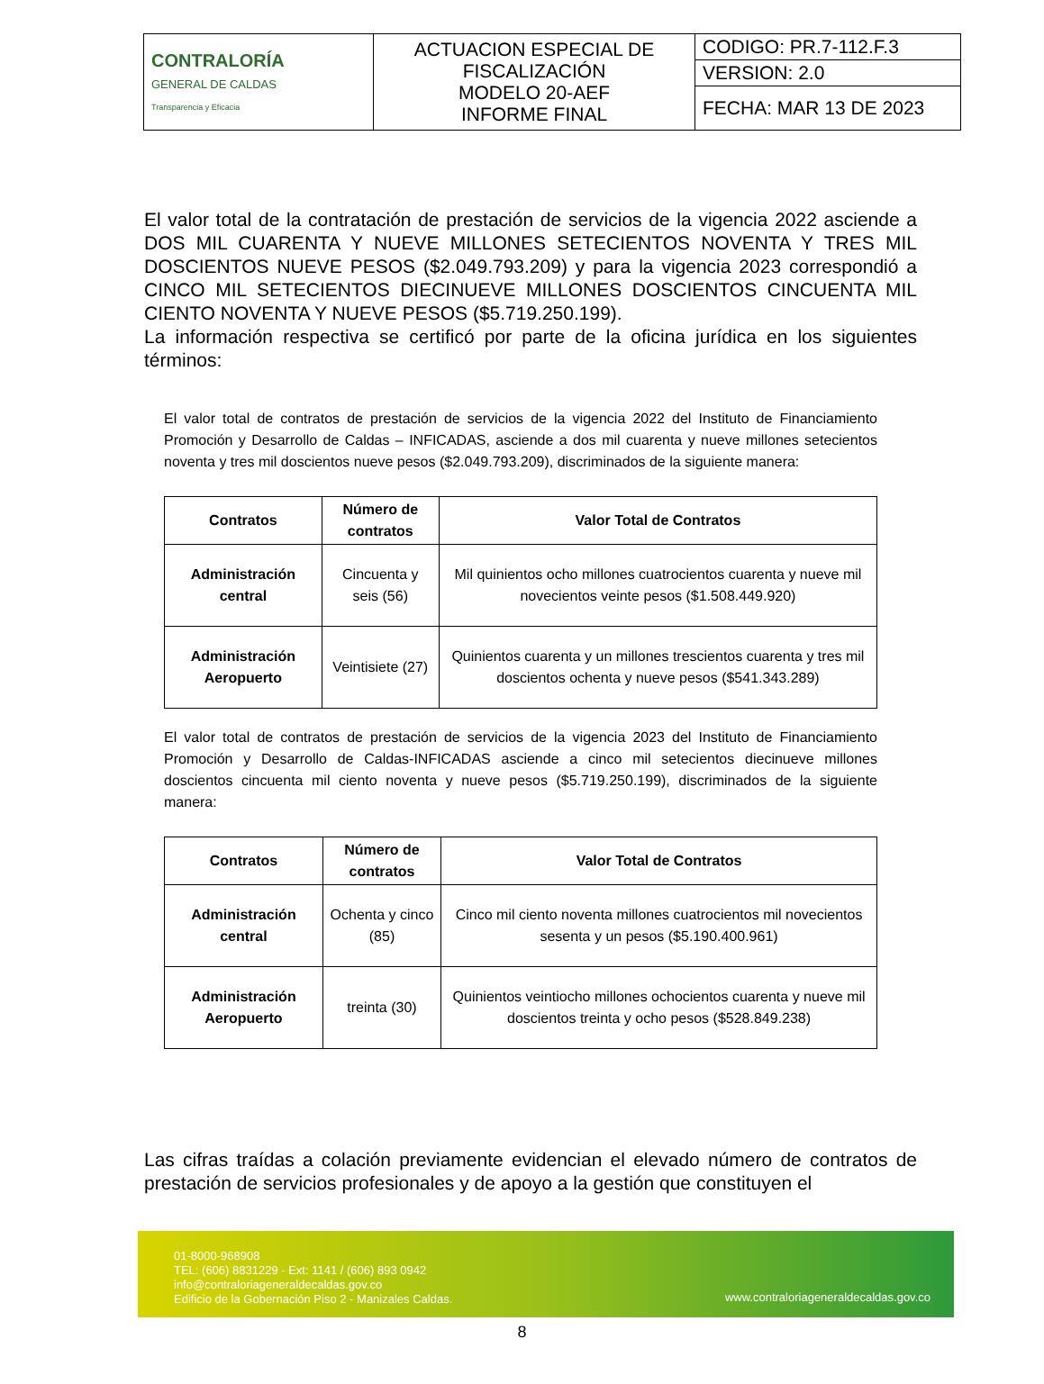| CONTRALORÍA GENERAL DE CALDAS Transparencia y Eficacia | ACTUACION ESPECIAL DE FISCALIZACIÓN MODELO 20-AEF INFORME FINAL | CODIGO: PR.7-112.F.3 |
| | | VERSION: 2.0 |
| | | FECHA: MAR 13 DE 2023 |
El valor total de la contratación de prestación de servicios de la vigencia 2022 asciende a DOS MIL CUARENTA Y NUEVE MILLONES SETECIENTOS NOVENTA Y TRES MIL DOSCIENTOS NUEVE PESOS ($2.049.793.209) y para la vigencia 2023 correspondió a CINCO MIL SETECIENTOS DIECINUEVE MILLONES DOSCIENTOS CINCUENTA MIL CIENTO NOVENTA Y NUEVE PESOS ($5.719.250.199).
La información respectiva se certificó por parte de la oficina jurídica en los siguientes términos:
El valor total de contratos de prestación de servicios de la vigencia 2022 del Instituto de Financiamiento Promoción y Desarrollo de Caldas – INFICADAS, asciende a dos mil cuarenta y nueve millones setecientos noventa y tres mil doscientos nueve pesos ($2.049.793.209), discriminados de la siguiente manera:
| Contratos | Número de contratos | Valor Total de Contratos |
| --- | --- | --- |
| Administración central | Cincuenta y seis (56) | Mil quinientos ocho millones cuatrocientos cuarenta y nueve mil novecientos veinte pesos ($1.508.449.920) |
| Administración Aeropuerto | Veintisiete (27) | Quinientos cuarenta y un millones trescientos cuarenta y tres mil doscientos ochenta y nueve pesos ($541.343.289) |
El valor total de contratos de prestación de servicios de la vigencia 2023 del Instituto de Financiamiento Promoción y Desarrollo de Caldas-INFICADAS asciende a cinco mil setecientos diecinueve millones doscientos cincuenta mil ciento noventa y nueve pesos ($5.719.250.199), discriminados de la siguiente manera:
| Contratos | Número de contratos | Valor Total de Contratos |
| --- | --- | --- |
| Administración central | Ochenta y cinco (85) | Cinco mil ciento noventa millones cuatrocientos mil novecientos sesenta y un pesos ($5.190.400.961) |
| Administración Aeropuerto | treinta (30) | Quinientos veintiocho millones ochocientos cuarenta y nueve mil doscientos treinta y ocho pesos ($528.849.238) |
Las cifras traídas a colación previamente evidencian el elevado número de contratos de prestación de servicios profesionales y de apoyo a la gestión que constituyen el
01-8000-968908
TEL: (606) 8831229 - Ext: 1141 / (606) 893 0942
info@contraloriageneraldecaldas.gov.co
Edificio de la Gobernación Piso 2 - Manizales Caldas.
www.contraloriageneraldecaldas.gov.co
8